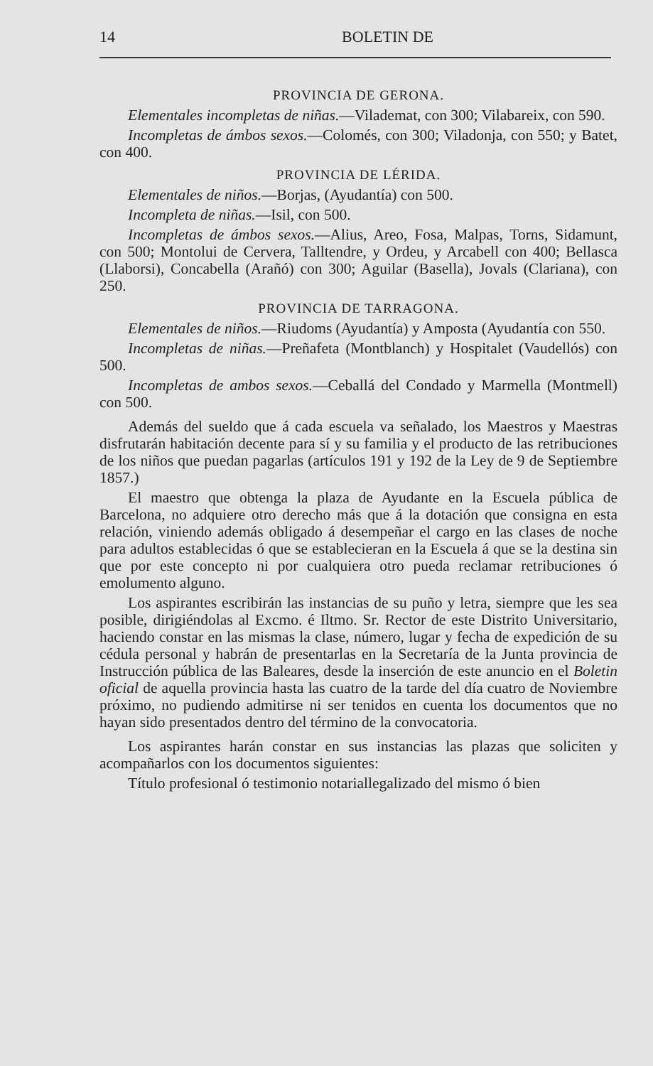14 BOLETIN DE
PROVINCIA DE GERONA.
Elementales incompletas de niñas.—Vilademat, con 300; Vilabareix, con 590.
Incompletas de ámbos sexos.—Colomés, con 300; Viladonja, con 550; y Batet, con 400.
PROVINCIA DE LÉRIDA.
Elementales de niños.—Borjas, (Ayudantía) con 500.
Incompleta de niñas.—Isil, con 500.
Incompletas de ámbos sexos.—Alius, Areo, Fosa, Malpas, Torns, Sidamunt, con 500; Montolui de Cervera, Talltendre, y Ordeu, y Arcabell con 400; Bellasca (Llaborsi), Concabella (Arañó) con 300; Aguilar (Basella), Jovals (Clariana), con 250.
PROVINCIA DE TARRAGONA.
Elementales de niños.—Riudoms (Ayudantía) y Amposta (Ayudantía con 550.
Incompletas de niñas.—Preñafeta (Montblanch) y Hospitalet (Vaudellós) con 500.
Incompletas de ambos sexos.—Ceballá del Condado y Marmella (Montmell) con 500.
Además del sueldo que á cada escuela va señalado, los Maestros y Maestras disfrutarán habitación decente para sí y su familia y el producto de las retribuciones de los niños que puedan pagarlas (artículos 191 y 192 de la Ley de 9 de Septiembre 1857.)
El maestro que obtenga la plaza de Ayudante en la Escuela pública de Barcelona, no adquiere otro derecho más que á la dotación que consigna en esta relación, viniendo además obligado á desempeñar el cargo en las clases de noche para adultos establecidas ó que se establecieran en la Escuela á que se la destina sin que por este concepto ni por cualquiera otro pueda reclamar retribuciones ó emolumento alguno.
Los aspirantes escribirán las instancias de su puño y letra, siempre que les sea posible, dirigiéndolas al Excmo. é Iltmo. Sr. Rector de este Distrito Universitario, haciendo constar en las mismas la clase, número, lugar y fecha de expedición de su cédula personal y habrán de presentarlas en la Secretaría de la Junta provincia de Instrucción pública de las Baleares, desde la inserción de este anuncio en el Boletin oficial de aquella provincia hasta las cuatro de la tarde del día cuatro de Noviembre próximo, no pudiendo admitirse ni ser tenidos en cuenta los documentos que no hayan sido presentados dentro del término de la convocatoria.
Los aspirantes harán constar en sus instancias las plazas que soliciten y acompañarlos con los documentos siguientes:
Título profesional ó testimonio notariallegalizado del mismo ó bien